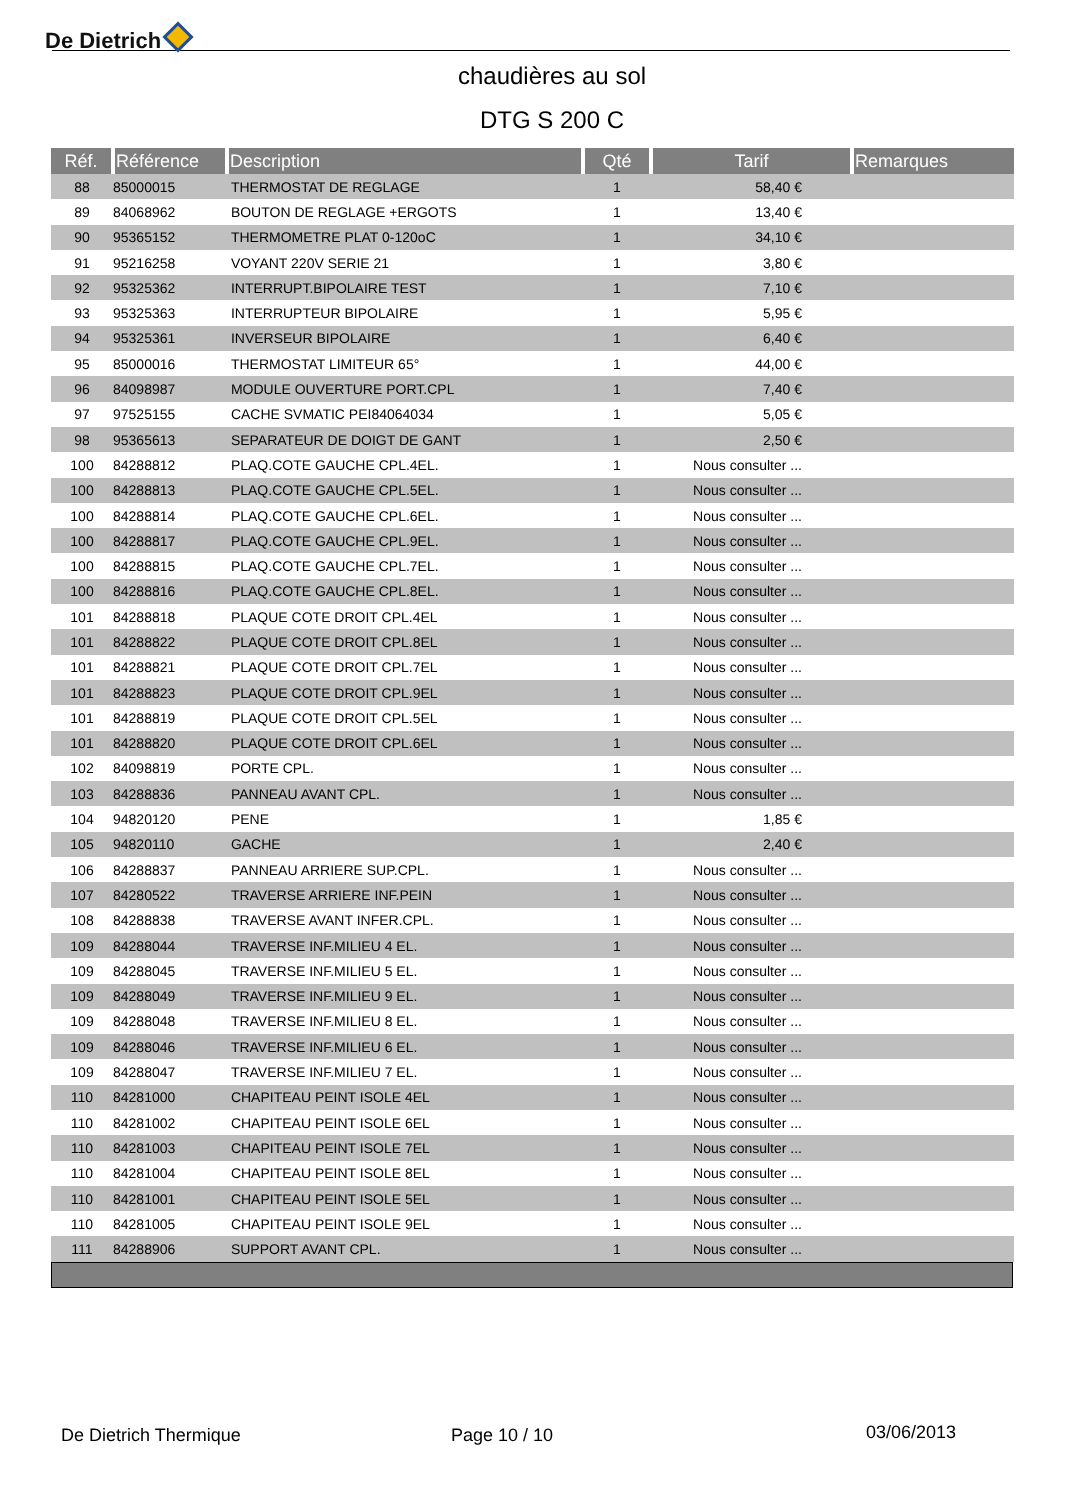De Dietrich
chaudières au sol
DTG S 200 C
| Réf. | Référence | Description | Qté | Tarif | Remarques |
| --- | --- | --- | --- | --- | --- |
| 88 | 85000015 | THERMOSTAT DE REGLAGE | 1 | 58,40 € | |
| 89 | 84068962 | BOUTON DE REGLAGE +ERGOTS | 1 | 13,40 € | |
| 90 | 95365152 | THERMOMETRE PLAT 0-120oC | 1 | 34,10 € | |
| 91 | 95216258 | VOYANT 220V SERIE 21 | 1 | 3,80 € | |
| 92 | 95325362 | INTERRUPT.BIPOLAIRE TEST | 1 | 7,10 € | |
| 93 | 95325363 | INTERRUPTEUR BIPOLAIRE | 1 | 5,95 € | |
| 94 | 95325361 | INVERSEUR BIPOLAIRE | 1 | 6,40 € | |
| 95 | 85000016 | THERMOSTAT LIMITEUR 65° | 1 | 44,00 € | |
| 96 | 84098987 | MODULE OUVERTURE PORT.CPL | 1 | 7,40 € | |
| 97 | 97525155 | CACHE SVMATIC PEI84064034 | 1 | 5,05 € | |
| 98 | 95365613 | SEPARATEUR DE DOIGT DE GANT | 1 | 2,50 € | |
| 100 | 84288812 | PLAQ.COTE GAUCHE CPL.4EL. | 1 | Nous consulter ... | |
| 100 | 84288813 | PLAQ.COTE GAUCHE CPL.5EL. | 1 | Nous consulter ... | |
| 100 | 84288814 | PLAQ.COTE GAUCHE CPL.6EL. | 1 | Nous consulter ... | |
| 100 | 84288817 | PLAQ.COTE GAUCHE CPL.9EL. | 1 | Nous consulter ... | |
| 100 | 84288815 | PLAQ.COTE GAUCHE CPL.7EL. | 1 | Nous consulter ... | |
| 100 | 84288816 | PLAQ.COTE GAUCHE CPL.8EL. | 1 | Nous consulter ... | |
| 101 | 84288818 | PLAQUE COTE DROIT CPL.4EL | 1 | Nous consulter ... | |
| 101 | 84288822 | PLAQUE COTE DROIT CPL.8EL | 1 | Nous consulter ... | |
| 101 | 84288821 | PLAQUE COTE DROIT CPL.7EL | 1 | Nous consulter ... | |
| 101 | 84288823 | PLAQUE COTE DROIT CPL.9EL | 1 | Nous consulter ... | |
| 101 | 84288819 | PLAQUE COTE DROIT CPL.5EL | 1 | Nous consulter ... | |
| 101 | 84288820 | PLAQUE COTE DROIT CPL.6EL | 1 | Nous consulter ... | |
| 102 | 84098819 | PORTE CPL. | 1 | Nous consulter ... | |
| 103 | 84288836 | PANNEAU AVANT CPL. | 1 | Nous consulter ... | |
| 104 | 94820120 | PENE | 1 | 1,85 € | |
| 105 | 94820110 | GACHE | 1 | 2,40 € | |
| 106 | 84288837 | PANNEAU ARRIERE SUP.CPL. | 1 | Nous consulter ... | |
| 107 | 84280522 | TRAVERSE ARRIERE INF.PEIN | 1 | Nous consulter ... | |
| 108 | 84288838 | TRAVERSE AVANT INFER.CPL. | 1 | Nous consulter ... | |
| 109 | 84288044 | TRAVERSE INF.MILIEU 4 EL. | 1 | Nous consulter ... | |
| 109 | 84288045 | TRAVERSE INF.MILIEU 5 EL. | 1 | Nous consulter ... | |
| 109 | 84288049 | TRAVERSE INF.MILIEU 9 EL. | 1 | Nous consulter ... | |
| 109 | 84288048 | TRAVERSE INF.MILIEU 8 EL. | 1 | Nous consulter ... | |
| 109 | 84288046 | TRAVERSE INF.MILIEU 6 EL. | 1 | Nous consulter ... | |
| 109 | 84288047 | TRAVERSE INF.MILIEU 7 EL. | 1 | Nous consulter ... | |
| 110 | 84281000 | CHAPITEAU PEINT ISOLE 4EL | 1 | Nous consulter ... | |
| 110 | 84281002 | CHAPITEAU PEINT ISOLE 6EL | 1 | Nous consulter ... | |
| 110 | 84281003 | CHAPITEAU PEINT ISOLE 7EL | 1 | Nous consulter ... | |
| 110 | 84281004 | CHAPITEAU PEINT ISOLE 8EL | 1 | Nous consulter ... | |
| 110 | 84281001 | CHAPITEAU PEINT ISOLE 5EL | 1 | Nous consulter ... | |
| 110 | 84281005 | CHAPITEAU PEINT ISOLE 9EL | 1 | Nous consulter ... | |
| 111 | 84288906 | SUPPORT AVANT CPL. | 1 | Nous consulter ... | |
De Dietrich Thermique Page 10 / 10 03/06/2013